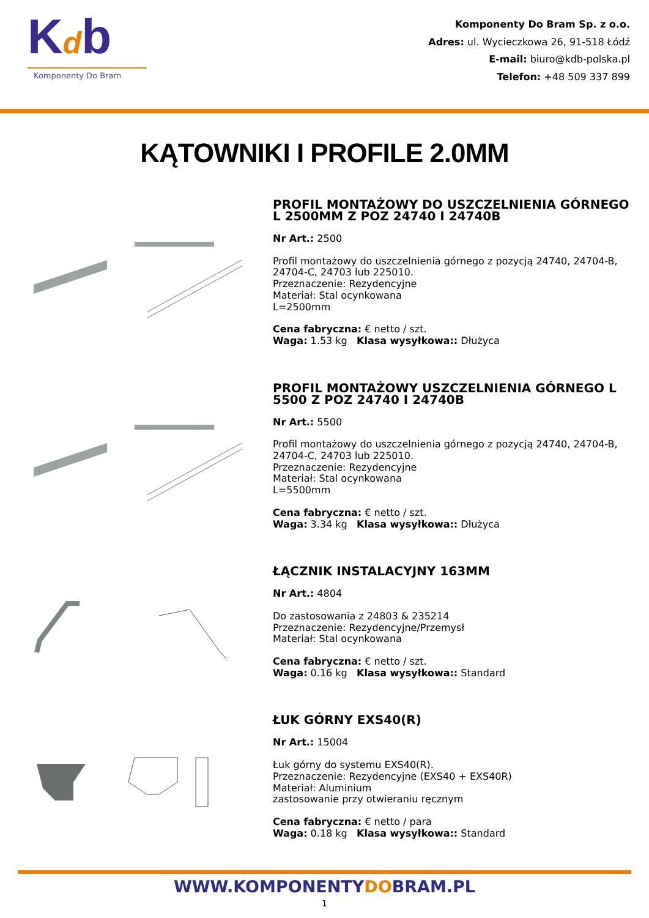Kdb
Komponenty Do Bram
Komponenty Do Bram Sp. z o.o.
Adres: ul. Wycieczkowa 26, 91-518 Łódź
E-mail: biuro@kdb-polska.pl
Telefon: +48 509 337 899
KĄTOWNIKI I PROFILE 2.0MM
PROFIL MONTAŻOWY DO USZCZELNIENIA GÓRNEGO L 2500MM Z POZ 24740 I 24740B
Nr Art.: 2500
Profil montażowy do uszczelnienia górnego z pozycją 24740, 24704-B, 24704-C, 24703 lub 225010.
Przeznaczenie: Rezydencyjne
Materiał: Stal ocynkowana
L=2500mm
Cena fabryczna: € netto / szt.
Waga: 1.53 kg Klasa wysyłkowa:: Dłużyca
PROFIL MONTAŻOWY USZCZELNIENIA GÓRNEGO L 5500 Z POZ 24740 I 24740B
Nr Art.: 5500
Profil montażowy do uszczelnienia górnego z pozycją 24740, 24704-B, 24704-C, 24703 lub 225010.
Przeznaczenie: Rezydencyjne
Materiał: Stal ocynkowana
L=5500mm
Cena fabryczna: € netto / szt.
Waga: 3.34 kg Klasa wysyłkowa:: Dłużyca
ŁĄCZNIK INSTALACYJNY 163MM
Nr Art.: 4804
Do zastosowania z 24803 & 235214
Przeznaczenie: Rezydencyjne/Przemysł
Materiał: Stal ocynkowana
Cena fabryczna: € netto / szt.
Waga: 0.16 kg Klasa wysyłkowa:: Standard
ŁUK GÓRNY EXS40(R)
Nr Art.: 15004
Łuk górny do systemu EXS40(R).
Przeznaczenie: Rezydencyjne (EXS40 + EXS40R)
Materiał: Aluminium
zastosowanie przy otwieraniu ręcznym
Cena fabryczna: € netto / para
Waga: 0.18 kg Klasa wysyłkowa:: Standard
WWW.KOMPONENTYDOBRAM.PL
1